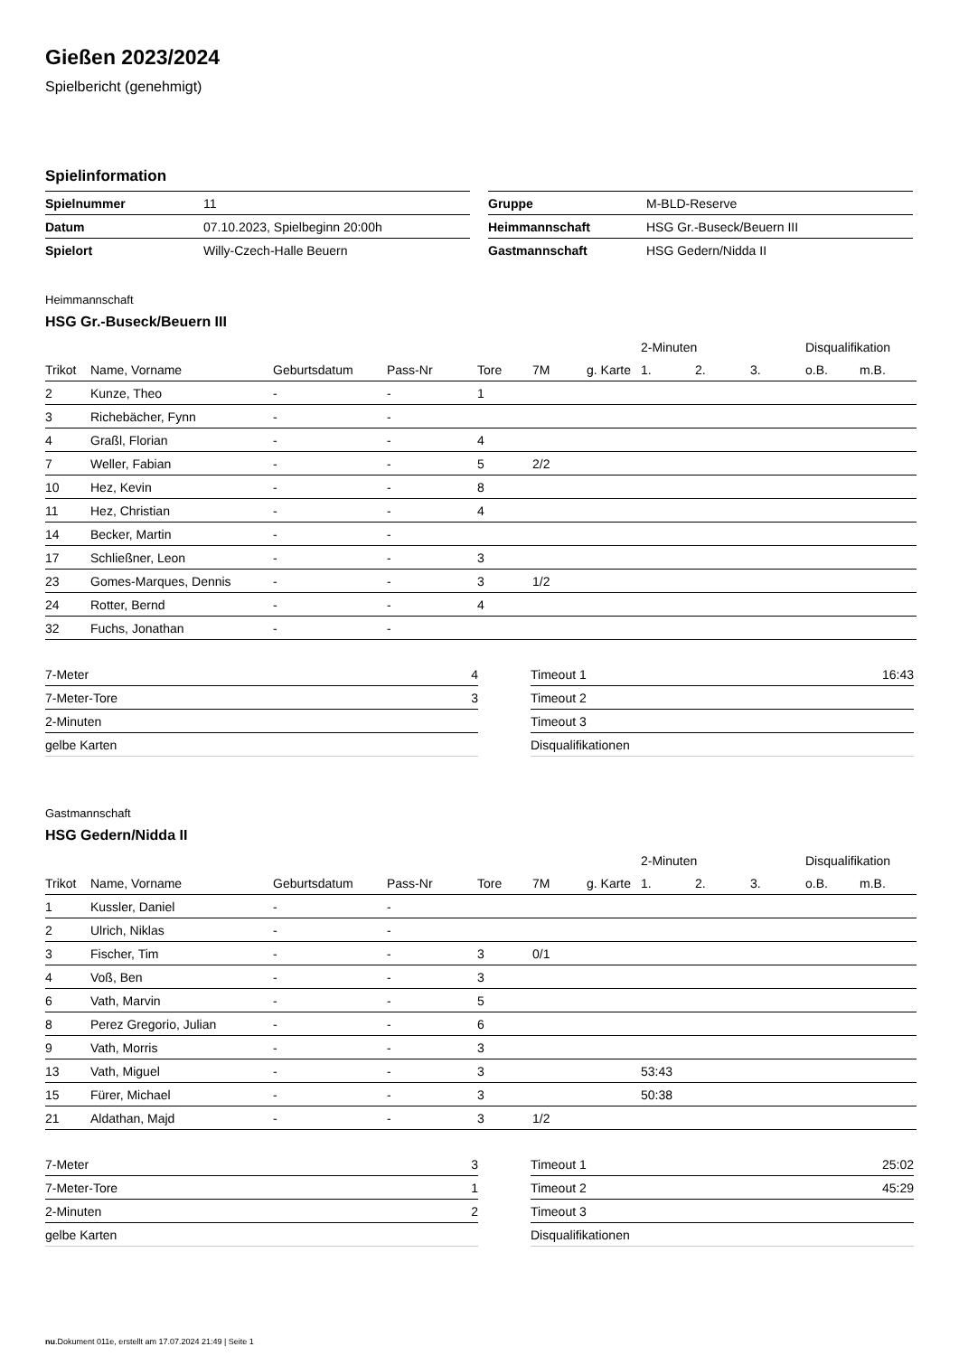Gießen 2023/2024
Spielbericht (genehmigt)
Spielinformation
| Spielnummer | 11 |
| Datum | 07.10.2023, Spielbeginn 20:00h |
| Spielort | Willy-Czech-Halle Beuern |
| Gruppe | M-BLD-Reserve |
| Heimmannschaft | HSG Gr.-Buseck/Beuern III |
| Gastmannschaft | HSG Gedern/Nidda II |
Heimmannschaft
HSG Gr.-Buseck/Beuern III
| | | | | | | | 2-Minuten | | | Disqualifikation | |
| --- | --- | --- | --- | --- | --- | --- | --- | --- | --- | --- | --- |
| Trikot | Name, Vorname | Geburtsdatum | Pass-Nr | Tore | 7M | g. Karte | 1. | 2. | 3. | o.B. | m.B. |
| 2 | Kunze, Theo | - | - | 1 | | | | | | | |
| 3 | Richebächer, Fynn | - | - | | | | | | | | |
| 4 | Graßl, Florian | - | - | 4 | | | | | | | |
| 7 | Weller, Fabian | - | - | 5 | 2/2 | | | | | | |
| 10 | Hez, Kevin | - | - | 8 | | | | | | | |
| 11 | Hez, Christian | - | - | 4 | | | | | | | |
| 14 | Becker, Martin | - | - | | | | | | | | |
| 17 | Schließner, Leon | - | - | 3 | | | | | | | |
| 23 | Gomes-Marques, Dennis | - | - | 3 | 1/2 | | | | | | |
| 24 | Rotter, Bernd | - | - | 4 | | | | | | | |
| 32 | Fuchs, Jonathan | - | - | | | | | | | | |
| 7-Meter | 4 |
| 7-Meter-Tore | 3 |
| 2-Minuten | |
| gelbe Karten | |
| Timeout 1 | 16:43 |
| Timeout 2 | |
| Timeout 3 | |
| Disqualifikationen | |
Gastmannschaft
HSG Gedern/Nidda II
| | | | | | | | 2-Minuten | | | Disqualifikation | |
| --- | --- | --- | --- | --- | --- | --- | --- | --- | --- | --- | --- |
| Trikot | Name, Vorname | Geburtsdatum | Pass-Nr | Tore | 7M | g. Karte | 1. | 2. | 3. | o.B. | m.B. |
| 1 | Kussler, Daniel | - | - | | | | | | | | |
| 2 | Ulrich, Niklas | - | - | | | | | | | | |
| 3 | Fischer, Tim | - | - | 3 | 0/1 | | | | | | |
| 4 | Voß, Ben | - | - | 3 | | | | | | | |
| 6 | Vath, Marvin | - | - | 5 | | | | | | | |
| 8 | Perez Gregorio, Julian | - | - | 6 | | | | | | | |
| 9 | Vath, Morris | - | - | 3 | | | | | | | |
| 13 | Vath, Miguel | - | - | 3 | | | 53:43 | | | | |
| 15 | Fürer, Michael | - | - | 3 | | | 50:38 | | | | |
| 21 | Aldathan, Majd | - | - | 3 | 1/2 | | | | | | |
| 7-Meter | 3 |
| 7-Meter-Tore | 1 |
| 2-Minuten | 2 |
| gelbe Karten | |
| Timeout 1 | 25:02 |
| Timeout 2 | 45:29 |
| Timeout 3 | |
| Disqualifikationen | |
nu.Dokument 011e, erstellt am 17.07.2024 21:49 | Seite 1